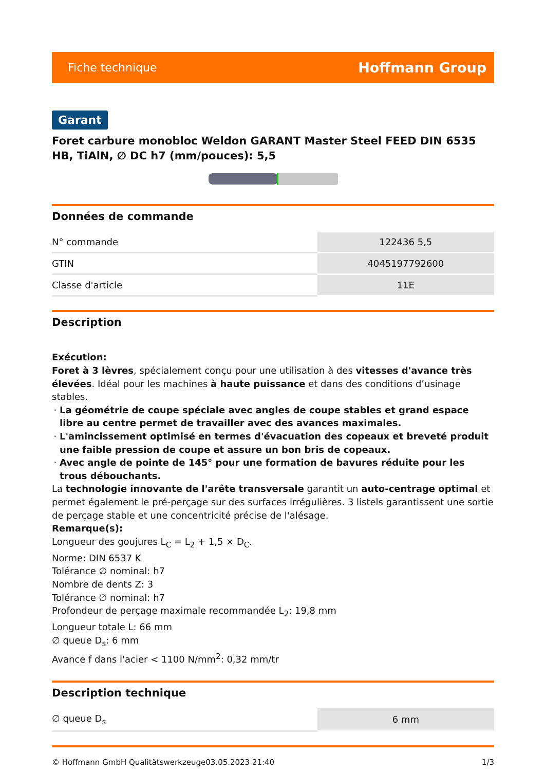Fiche technique Hoffmann Group
Garant
Foret carbure monobloc Weldon GARANT Master Steel FEED DIN 6535 HB, TiAlN, ∅ DC h7 (mm/pouces): 5,5
Données de commande
| N° commande | 122436 5,5 |
| GTIN | 4045197792600 |
| Classe d'article | 11E |
Description
Exécution:
Foret à 3 lèvres, spécialement conçu pour une utilisation à des vitesses d'avance très élevées. Idéal pour les machines à haute puissance et dans des conditions d’usinage stables.
La géométrie de coupe spéciale avec angles de coupe stables et grand espace libre au centre permet de travailler avec des avances maximales.
L'amincissement optimisé en termes d'évacuation des copeaux et breveté produit une faible pression de coupe et assure un bon bris de copeaux.
Avec angle de pointe de 145° pour une formation de bavures réduite pour les trous débouchants.
La technologie innovante de l'arête transversale garantit un auto-centrage optimal et permet également le pré-perçage sur des surfaces irrégulières. 3 listels garantissent une sortie de perçage stable et une concentricité précise de l'alésage.
Remarque(s):
Longueur des goujures L<sub>C</sub> = L<sub>2</sub> + 1,5 × D<sub>C</sub>.
Norme: DIN 6537 K
Tolérance ∅ nominal: h7
Nombre de dents Z: 3
Tolérance ∅ nominal: h7
Profondeur de perçage maximale recommandée L<sub>2</sub>: 19,8 mm
Longueur totale L: 66 mm
∅ queue D<sub>s</sub>: 6 mm
Avance f dans l'acier < 1100 N/mm<sup>2</sup>: 0,32 mm/tr
Description technique
| ∅ queue D<sub>s</sub> | 6 mm |
© Hoffmann GmbH Qualitätswerkzeuge 03.05.2023 21:40 1/3